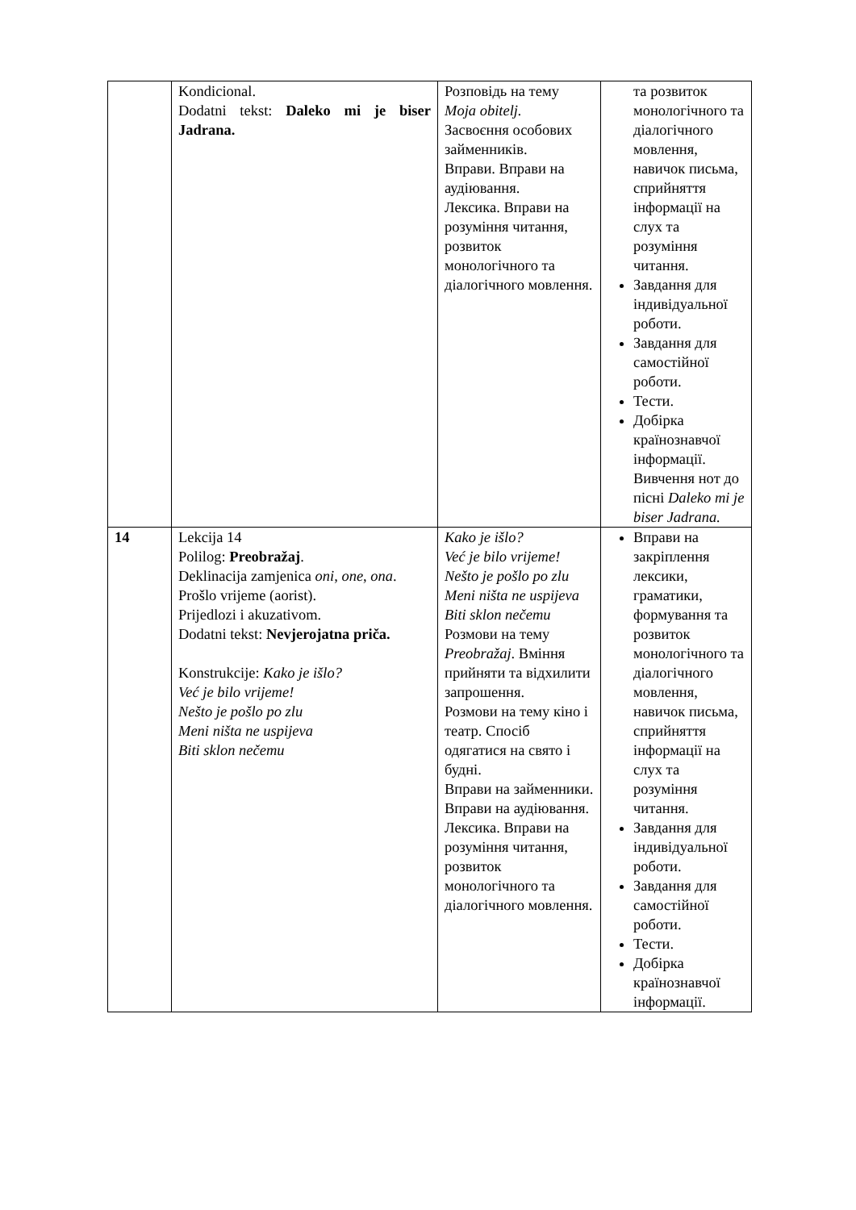| | Kondicional. Dodatni tekst: Daleko mi je biser Jadrana. | Розповідь на тему Moja obitelj. Засвоєння особових займенників. Вправи. Вправи на аудіювання. Лексика. Вправи на розуміння читання, розвиток монологічного та діалогічного мовлення. | та розвиток монологічного та діалогічного мовлення, навичок письма, сприйняття інформації на слух та розуміння читання. Завдання для індивідуальної роботи. Завдання для самостійної роботи. Тести. Добірка країнознавчої інформації. Вивчення нот до пісні Daleko mi je biser Jadrana. |
| 14 | Lekcija 14 Polilog: Preobražaj . Deklinacija zamjenica oni, one, ona . Prošlo vrijeme (aorist). Prijedlozi i akuzativom. Dodatni tekst: Nevjerojatna priča. Konstrukcije: Kako je išlo? Već je bilo vrijeme! Nešto je pošlo po zlu Meni ništa ne uspijeva Biti sklon nečemu | Kako je išlo? Već je bilo vrijeme! Nešto je pošlo po zlu Meni ništa ne uspijeva Biti sklon nečemu Розмови на тему Preobražaj . Вміння прийняти та відхилити запрошення. Розмови на тему кіно і театр. Спосіб одягатися на свято і будні. Вправи на займенники. Вправи на аудіювання. Лексика. Вправи на розуміння читання, розвиток монологічного та діалогічного мовлення. | Вправи на закріплення лексики, граматики, формування та розвиток монологічного та діалогічного мовлення, навичок письма, сприйняття інформації на слух та розуміння читання. Завдання для індивідуальної роботи. Завдання для самостійної роботи. Тести. Добірка країнознавчої інформації. |